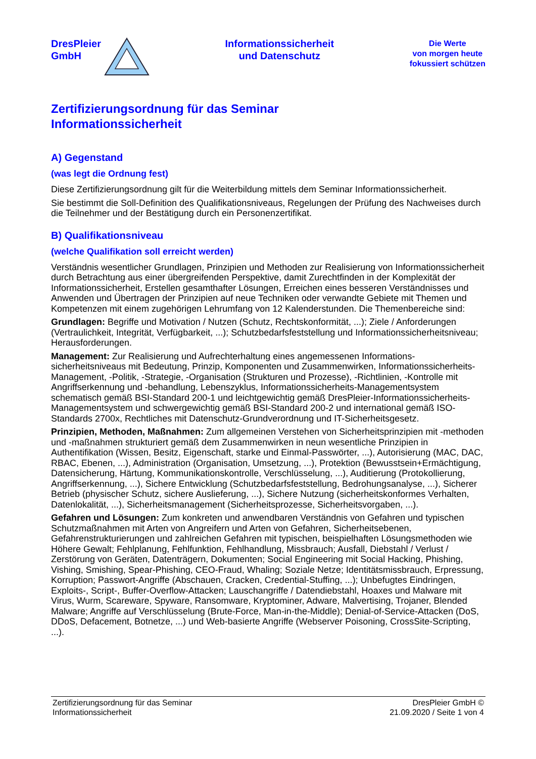DresPleier
GmbH
Informationssicherheit
und Datenschutz
Die Werte
von morgen heute
fokussiert schützen
Zertifizierungsordnung für das Seminar
Informationssicherheit
A) Gegenstand
(was legt die Ordnung fest)
Diese Zertifizierungsordnung gilt für die Weiterbildung mittels dem Seminar Informationssicherheit.
Sie bestimmt die Soll-Definition des Qualifikationsniveaus, Regelungen der Prüfung des Nachweises durch die Teilnehmer und der Bestätigung durch ein Personenzertifikat.
B) Qualifikationsniveau
(welche Qualifikation soll erreicht werden)
Verständnis wesentlicher Grundlagen, Prinzipien und Methoden zur Realisierung von Informationssicherheit durch Betrachtung aus einer übergreifenden Perspektive, damit Zurechtfinden in der Komplexität der Informationssicherheit, Erstellen gesamthafter Lösungen, Erreichen eines besseren Verständnisses und Anwenden und Übertragen der Prinzipien auf neue Techniken oder verwandte Gebiete mit Themen und Kompetenzen mit einem zugehörigen Lehrumfang von 12 Kalenderstunden. Die Themenbereiche sind:
Grundlagen: Begriffe und Motivation / Nutzen (Schutz, Rechtskonformität, ...); Ziele / Anforderungen (Vertraulichkeit, Integrität, Verfügbarkeit, ...); Schutzbedarfsfeststellung und Informationssicherheitsniveau; Herausforderungen.
Management: Zur Realisierung und Aufrechterhaltung eines angemessenen Informations-sicherheitsniveaus mit Bedeutung, Prinzip, Komponenten und Zusammenwirken, Informationssicherheits-Management, -Politik, -Strategie, -Organisation (Strukturen und Prozesse), -Richtlinien, -Kontrolle mit Angriffserkennung und -behandlung, Lebenszyklus, Informationssicherheits-Managementsystem schematisch gemäß BSI-Standard 200-1 und leichtgewichtig gemäß DresPleier-Informationssicherheits-Managementsystem und schwergewichtig gemäß BSI-Standard 200-2 und international gemäß ISO-Standards 2700x, Rechtliches mit Datenschutz-Grundverordnung und IT-Sicherheitsgesetz.
Prinzipien, Methoden, Maßnahmen: Zum allgemeinen Verstehen von Sicherheitsprinzipien mit -methoden und -maßnahmen strukturiert gemäß dem Zusammenwirken in neun wesentliche Prinzipien in Authentifikation (Wissen, Besitz, Eigenschaft, starke und Einmal-Passwörter, ...), Autorisierung (MAC, DAC, RBAC, Ebenen, ...), Administration (Organisation, Umsetzung, ...), Protektion (Bewusstsein+Ermächtigung, Datensicherung, Härtung, Kommunikationskontrolle, Verschlüsselung, ...), Auditierung (Protokollierung, Angriffserkennung, ...), Sichere Entwicklung (Schutzbedarfsfeststellung, Bedrohungsanalyse, ...), Sicherer Betrieb (physischer Schutz, sichere Auslieferung, ...), Sichere Nutzung (sicherheitskonformes Verhalten, Datenlokalität, ...), Sicherheitsmanagement (Sicherheitsprozesse, Sicherheitsvorgaben, ...).
Gefahren und Lösungen: Zum konkreten und anwendbaren Verständnis von Gefahren und typischen Schutzmaßnahmen mit Arten von Angreifern und Arten von Gefahren, Sicherheitsebenen, Gefahrenstrukturierungen und zahlreichen Gefahren mit typischen, beispielhaften Lösungsmethoden wie Höhere Gewalt; Fehlplanung, Fehlfunktion, Fehlhandlung, Missbrauch; Ausfall, Diebstahl / Verlust / Zerstörung von Geräten, Datenträgern, Dokumenten; Social Engineering mit Social Hacking, Phishing, Vishing, Smishing, Spear-Phishing, CEO-Fraud, Whaling; Soziale Netze; Identitätsmissbrauch, Erpressung, Korruption; Passwort-Angriffe (Abschauen, Cracken, Credential-Stuffing, ...); Unbefugtes Eindringen, Exploits-, Script-, Buffer-Overflow-Attacken; Lauschangriffe / Datendiebstahl, Hoaxes und Malware mit Virus, Wurm, Scareware, Spyware, Ransomware, Kryptominer, Adware, Malvertising, Trojaner, Blended Malware; Angriffe auf Verschlüsselung (Brute-Force, Man-in-the-Middle); Denial-of-Service-Attacken (DoS, DDoS, Defacement, Botnetze, ...) und Web-basierte Angriffe (Webserver Poisoning, CrossSite-Scripting, ...).
Zertifizierungsordnung für das Seminar
Informationssicherheit
DresPleier GmbH ©
21.09.2020 / Seite 1 von 4